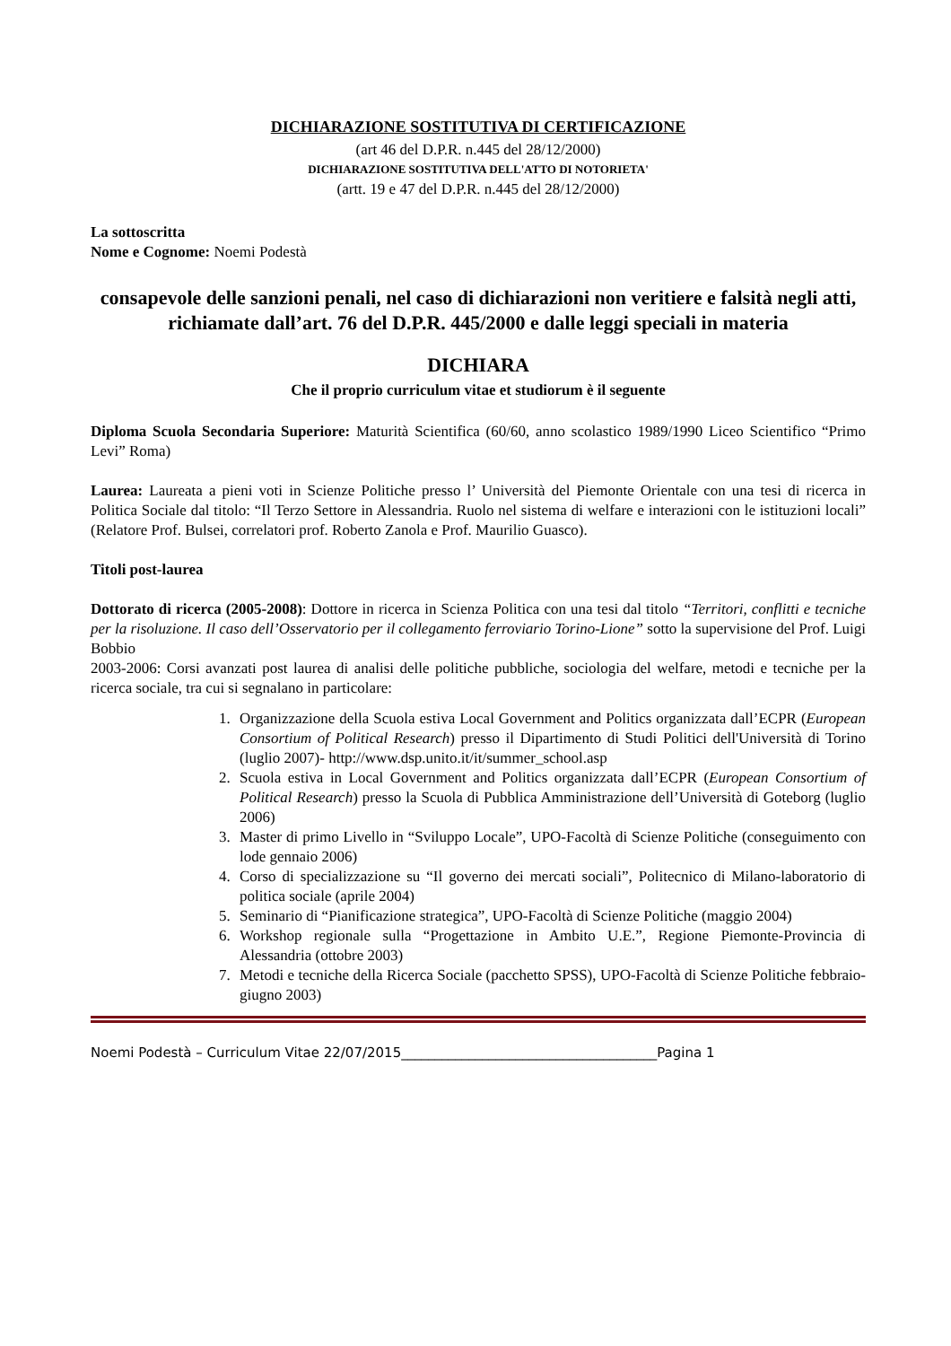DICHIARAZIONE SOSTITUTIVA DI CERTIFICAZIONE
(art 46 del D.P.R. n.445 del 28/12/2000)
DICHIARAZIONE SOSTITUTIVA DELL'ATTO DI NOTORIETA'
(artt. 19 e 47 del D.P.R. n.445 del 28/12/2000)
La sottoscritta
Nome e Cognome: Noemi Podestà
consapevole delle sanzioni penali, nel caso di dichiarazioni non veritiere e falsità negli atti, richiamate dall’art. 76 del D.P.R. 445/2000 e dalle leggi speciali in materia
DICHIARA
Che il proprio curriculum vitae et studiorum è il seguente
Diploma Scuola Secondaria Superiore: Maturità Scientifica (60/60, anno scolastico 1989/1990 Liceo Scientifico “Primo Levi” Roma)
Laurea: Laureata a pieni voti in Scienze Politiche presso l’ Università del Piemonte Orientale con una tesi di ricerca in Politica Sociale dal titolo: “Il Terzo Settore in Alessandria. Ruolo nel sistema di welfare e interazioni con le istituzioni locali” (Relatore Prof. Bulsei, correlatori prof. Roberto Zanola e Prof. Maurilio Guasco).
Titoli post-laurea
Dottorato di ricerca (2005-2008): Dottore in ricerca in Scienza Politica con una tesi dal titolo “Territori, conflitti e tecniche per la risoluzione. Il caso dell’Osservatorio per il collegamento ferroviario Torino-Lione” sotto la supervisione del Prof. Luigi Bobbio
2003-2006: Corsi avanzati post laurea di analisi delle politiche pubbliche, sociologia del welfare, metodi e tecniche per la ricerca sociale, tra cui si segnalano in particolare:
1. Organizzazione della Scuola estiva Local Government and Politics organizzata dall’ECPR (European Consortium of Political Research) presso il Dipartimento di Studi Politici dell'Università di Torino (luglio 2007)- http://www.dsp.unito.it/it/summer_school.asp
2. Scuola estiva in Local Government and Politics organizzata dall’ECPR (European Consortium of Political Research) presso la Scuola di Pubblica Amministrazione dell’Università di Goteborg (luglio 2006)
3. Master di primo Livello in “Sviluppo Locale”, UPO-Facoltà di Scienze Politiche (conseguimento con lode gennaio 2006)
4. Corso di specializzazione su “Il governo dei mercati sociali”, Politecnico di Milano-laboratorio di politica sociale (aprile 2004)
5. Seminario di “Pianificazione strategica”, UPO-Facoltà di Scienze Politiche (maggio 2004)
6. Workshop regionale sulla “Progettazione in Ambito U.E.”, Regione Piemonte-Provincia di Alessandria (ottobre 2003)
7. Metodi e tecniche della Ricerca Sociale (pacchetto SPSS), UPO-Facoltà di Scienze Politiche febbraio-giugno 2003)
Noemi Podestà – Curriculum Vitae 22/07/2015______________________________________Pagina 1